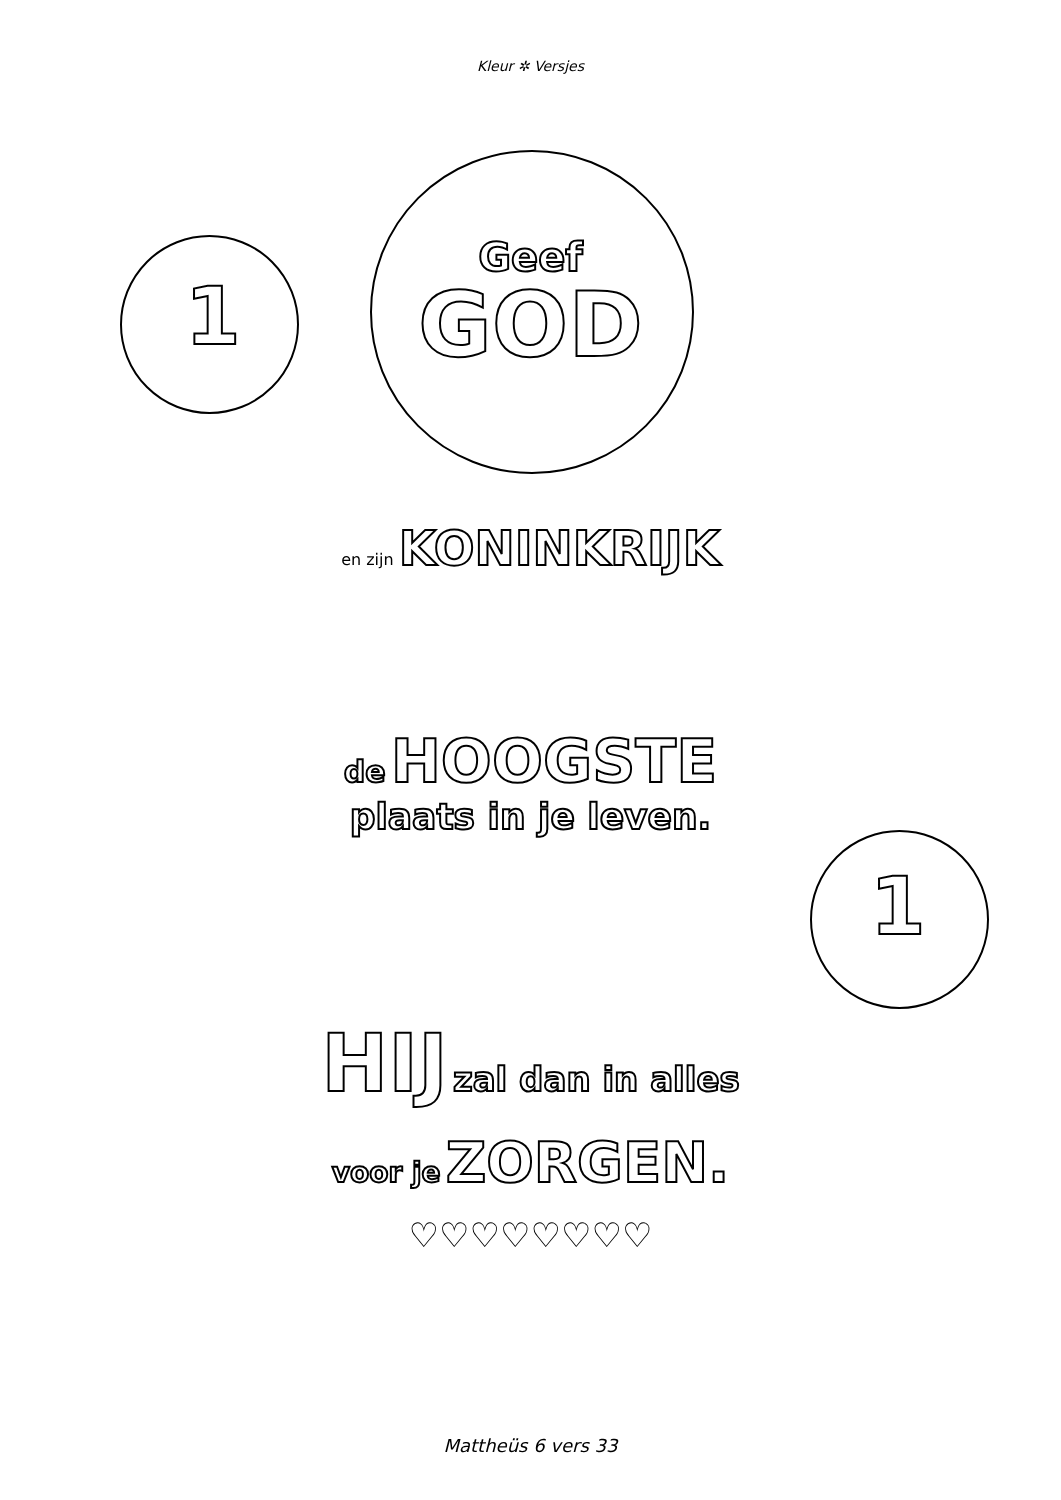Kleur ✲ Versjes
Geef
GOD
1
en zijn KONINKRIJK
de HOOGSTE
plaats in je leven.
1
HIJ zal dan in alles
voor je ZORGEN.
♡♡♡♡♡♡♡♡
Mattheüs 6 vers 33